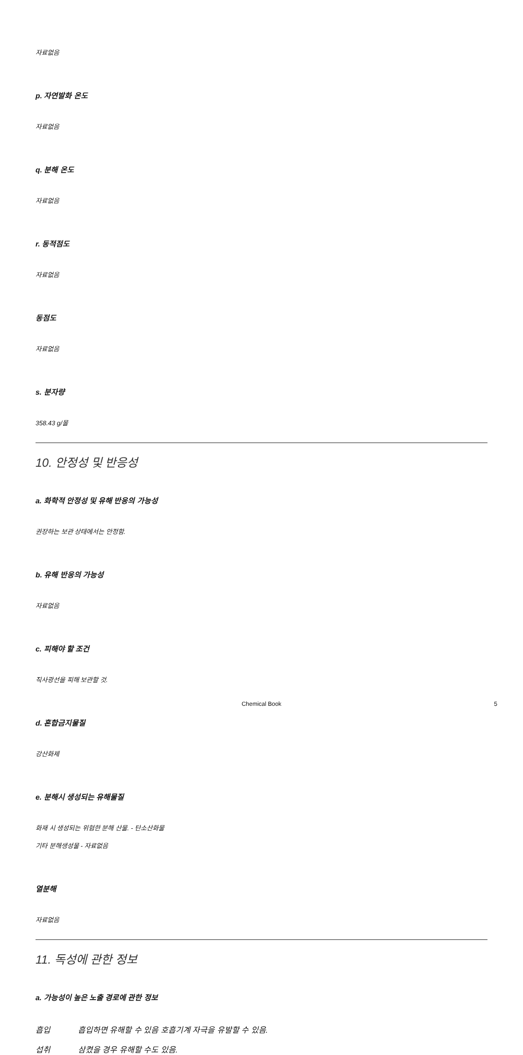자료없음
p. 자연발화 온도
자료없음
q. 분해 온도
자료없음
r. 동적점도
자료없음
동점도
자료없음
s. 분자량
358.43 g/몰
10. 안정성 및 반응성
a. 화학적 안정성 및 유해 반응의 가능성
권장하는 보관 상태에서는 안정함.
b. 유해 반응의 가능성
자료없음
c. 피해야 할 조건
직사광선을 피해 보관할 것.
d. 혼합금지물질
강산화제
e. 분해시 생성되는 유해물질
화재 시 생성되는 위험한 분해 산물. - 탄소산화물
기타 분해생성물 - 자료없음
열분해
자료없음
11. 독성에 관한 정보
a. 가능성이 높은 노출 경로에 관한 정보
흡입 흡입하면 유해할 수 있음 호흡기계 자극을 유발할 수 있음.
섭취 삼켰을 경우 유해할 수도 있음.
Chemical Book
5